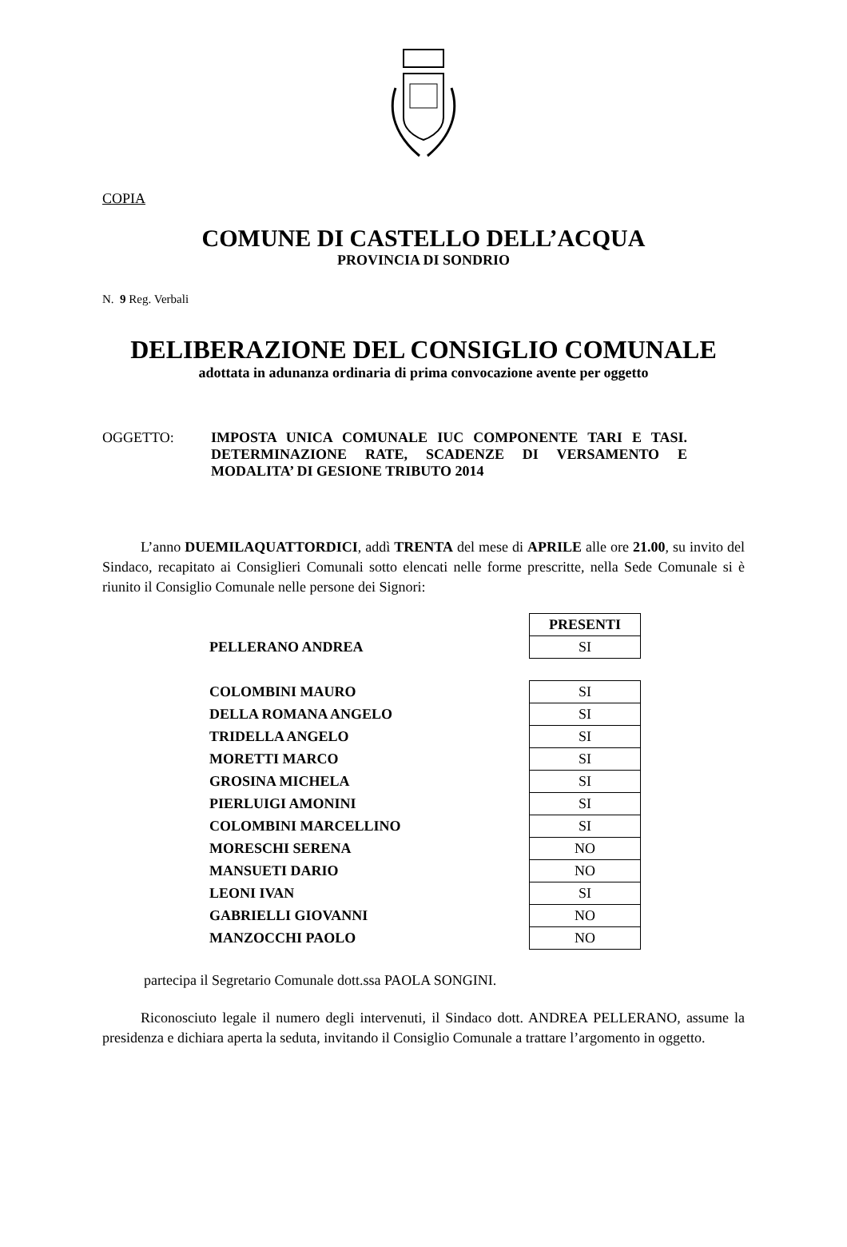COPIA
COMUNE DI CASTELLO DELL’ACQUA
PROVINCIA DI SONDRIO
N. 9 Reg. Verbali
DELIBERAZIONE DEL CONSIGLIO COMUNALE
adottata in adunanza ordinaria di prima convocazione avente per oggetto
OGGETTO: IMPOSTA UNICA COMUNALE IUC COMPONENTE TARI E TASI. DETERMINAZIONE RATE, SCADENZE DI VERSAMENTO E MODALITA’ DI GESIONE TRIBUTO 2014
L’anno DUEMILAQUATTORDICI, addì TRENTA del mese di APRILE alle ore 21.00, su invito del Sindaco, recapitato ai Consiglieri Comunali sotto elencati nelle forme prescritte, nella Sede Comunale si è riunito il Consiglio Comunale nelle persone dei Signori:
| | PRESENTI |
| PELLERANO ANDREA | SI |
| COLOMBINI MAURO | SI |
| DELLA ROMANA ANGELO | SI |
| TRIDELLA ANGELO | SI |
| MORETTI MARCO | SI |
| GROSINA MICHELA | SI |
| PIERLUIGI AMONINI | SI |
| COLOMBINI MARCELLINO | SI |
| MORESCHI SERENA | NO |
| MANSUETI DARIO | NO |
| LEONI IVAN | SI |
| GABRIELLI GIOVANNI | NO |
| MANZOCCHI PAOLO | NO |
partecipa il Segretario Comunale dott.ssa PAOLA SONGINI.
Riconosciuto legale il numero degli intervenuti, il Sindaco dott. ANDREA PELLERANO, assume la presidenza e dichiara aperta la seduta, invitando il Consiglio Comunale a trattare l’argomento in oggetto.